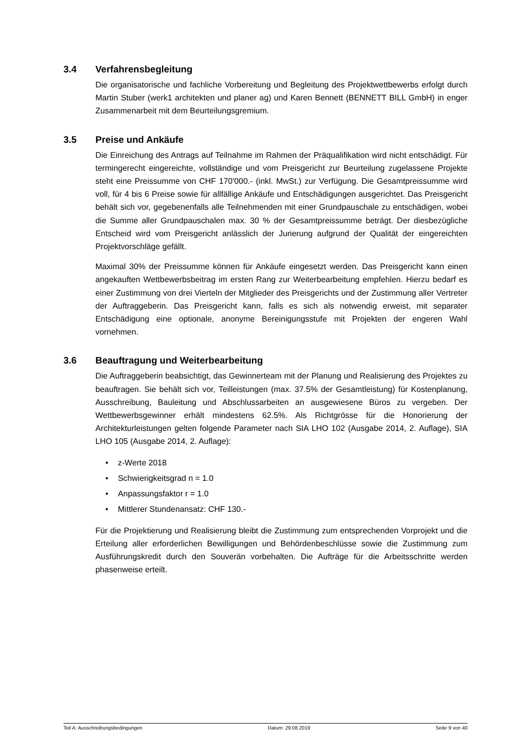3.4 Verfahrensbegleitung
Die organisatorische und fachliche Vorbereitung und Begleitung des Projektwettbe­werbs erfolgt durch Martin Stuber (werk1 architekten und planer ag) und Karen Bennett (BENNETT BILL GmbH) in enger Zusammenarbeit mit dem Beurteilungsgremium.
3.5 Preise und Ankäufe
Die Einreichung des Antrags auf Teilnahme im Rahmen der Präqualifikation wird nicht entschädigt. Für termingerecht eingereichte, vollständige und vom Preisgericht zur Be­urteilung zugelassene Projekte steht eine Preissumme von CHF 170'000.- (inkl. MwSt.) zur Verfügung. Die Gesamtpreissumme wird voll, für 4 bis 6 Preise sowie für allfällige Ankäufe und Entschädigungen ausgerichtet. Das Preisgericht behält sich vor, gegebe­nenfalls alle Teilnehmenden mit einer Grundpauschale zu entschädigen, wobei die Summe aller Grundpauschalen max. 30 % der Gesamtpreissumme beträgt. Der dies­bezügliche Entscheid wird vom Preisgericht anlässlich der Jurierung aufgrund der Qua­lität der eingereichten Projektvorschläge gefällt.
Maximal 30% der Preissumme können für Ankäufe eingesetzt werden. Das Preisge­richt kann einen angekauften Wettbewerbsbeitrag im ersten Rang zur Weiterbearbei­tung empfehlen. Hierzu bedarf es einer Zustimmung von drei Vierteln der Mitglieder des Preisgerichts und der Zustimmung aller Vertreter der Auftraggeberin. Das Preisge­richt kann, falls es sich als notwendig erweist, mit separater Entschädigung eine optio­nale, anonyme Bereinigungsstufe mit Projekten der engeren Wahl vornehmen.
3.6 Beauftragung und Weiterbearbeitung
Die Auftraggeberin beabsichtigt, das Gewinnerteam mit der Planung und Realisierung des Projektes zu beauftragen. Sie behält sich vor, Teilleistungen (max. 37.5% der Ge­samtleistung) für Kostenplanung, Ausschreibung, Bauleitung und Abschlussarbeiten an ausgewiesene Büros zu vergeben. Der Wettbewerbsgewinner erhält mindestens 62.5%. Als Richtgrösse für die Honorierung der Architekturleistungen gelten folgende Parameter nach SIA LHO 102 (Ausgabe 2014, 2. Auflage), SIA LHO 105 (Ausgabe 2014, 2. Auflage):
• z-Werte 2018
• Schwierigkeitsgrad n = 1.0
• Anpassungsfaktor r = 1.0
• Mittlerer Stundenansatz: CHF 130.-
Für die Projektierung und Realisierung bleibt die Zustimmung zum entsprechenden Vorprojekt und die Erteilung aller erforderlichen Bewilligungen und Behördenbe­schlüsse sowie die Zustimmung zum Ausführungskredit durch den Souverän vorbehal­ten. Die Aufträge für die Arbeitsschritte werden phasenweise erteilt.
Teil A: Ausschreibungsbedingungen Datum: 29.08.2019 Seite 9 von 40